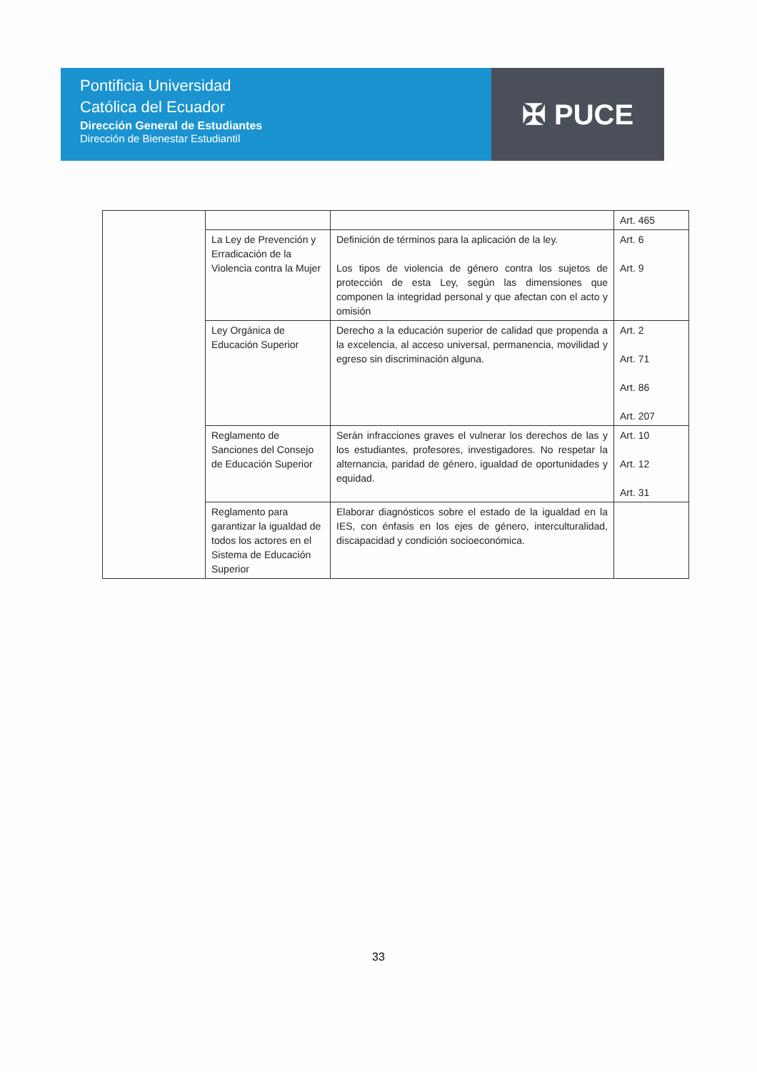Pontificia Universidad
Católica del Ecuador
Dirección General de Estudiantes
Dirección de Bienestar Estudiantil
✠ PUCE
| | | | Art. 465 |
| | La Ley de Prevención y Erradicación de la Violencia contra la Mujer | Definición de términos para la aplicación de la ley. Los tipos de violencia de género contra los sujetos de protección de esta Ley, según las dimensiones que componen la integridad personal y que afectan con el acto y omisión | Art. 6 Art. 9 |
| | Ley Orgánica de Educación Superior | Derecho a la educación superior de calidad que propenda a la excelencia, al acceso universal, permanencia, movilidad y egreso sin discriminación alguna. | Art. 2 Art. 71 Art. 86 Art. 207 |
| | Reglamento de Sanciones del Consejo de Educación Superior | Serán infracciones graves el vulnerar los derechos de las y los estudiantes, profesores, investigadores. No respetar la alternancia, paridad de género, igualdad de oportunidades y equidad. | Art. 10 Art. 12 Art. 31 |
| | Reglamento para garantizar la igualdad de todos los actores en el Sistema de Educación Superior | Elaborar diagnósticos sobre el estado de la igualdad en la IES, con énfasis en los ejes de género, interculturalidad, discapacidad y condición socioeconómica. | |
33